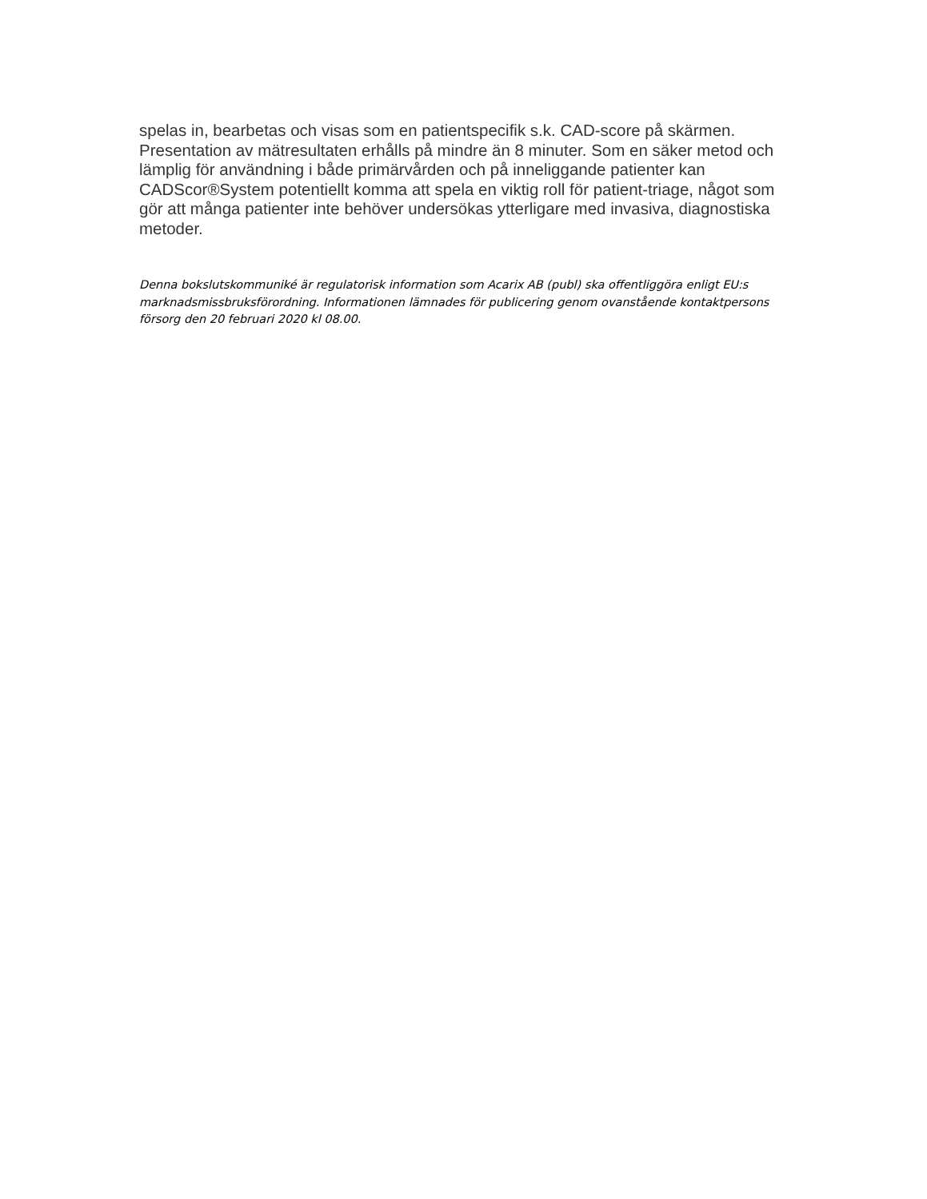spelas in, bearbetas och visas som en patientspecifik s.k. CAD-score på skärmen. Presentation av mätresultaten erhålls på mindre än 8 minuter. Som en säker metod och lämplig för användning i både primärvården och på inneliggande patienter kan CADScor®System potentiellt komma att spela en viktig roll för patient-triage, något som gör att många patienter inte behöver undersökas ytterligare med invasiva, diagnostiska metoder.
Denna bokslutskommuniké är regulatorisk information som Acarix AB (publ) ska offentliggöra enligt EU:s marknadsmissbruksförordning. Informationen lämnades för publicering genom ovanstående kontaktpersons försorg den 20 februari 2020 kl 08.00.